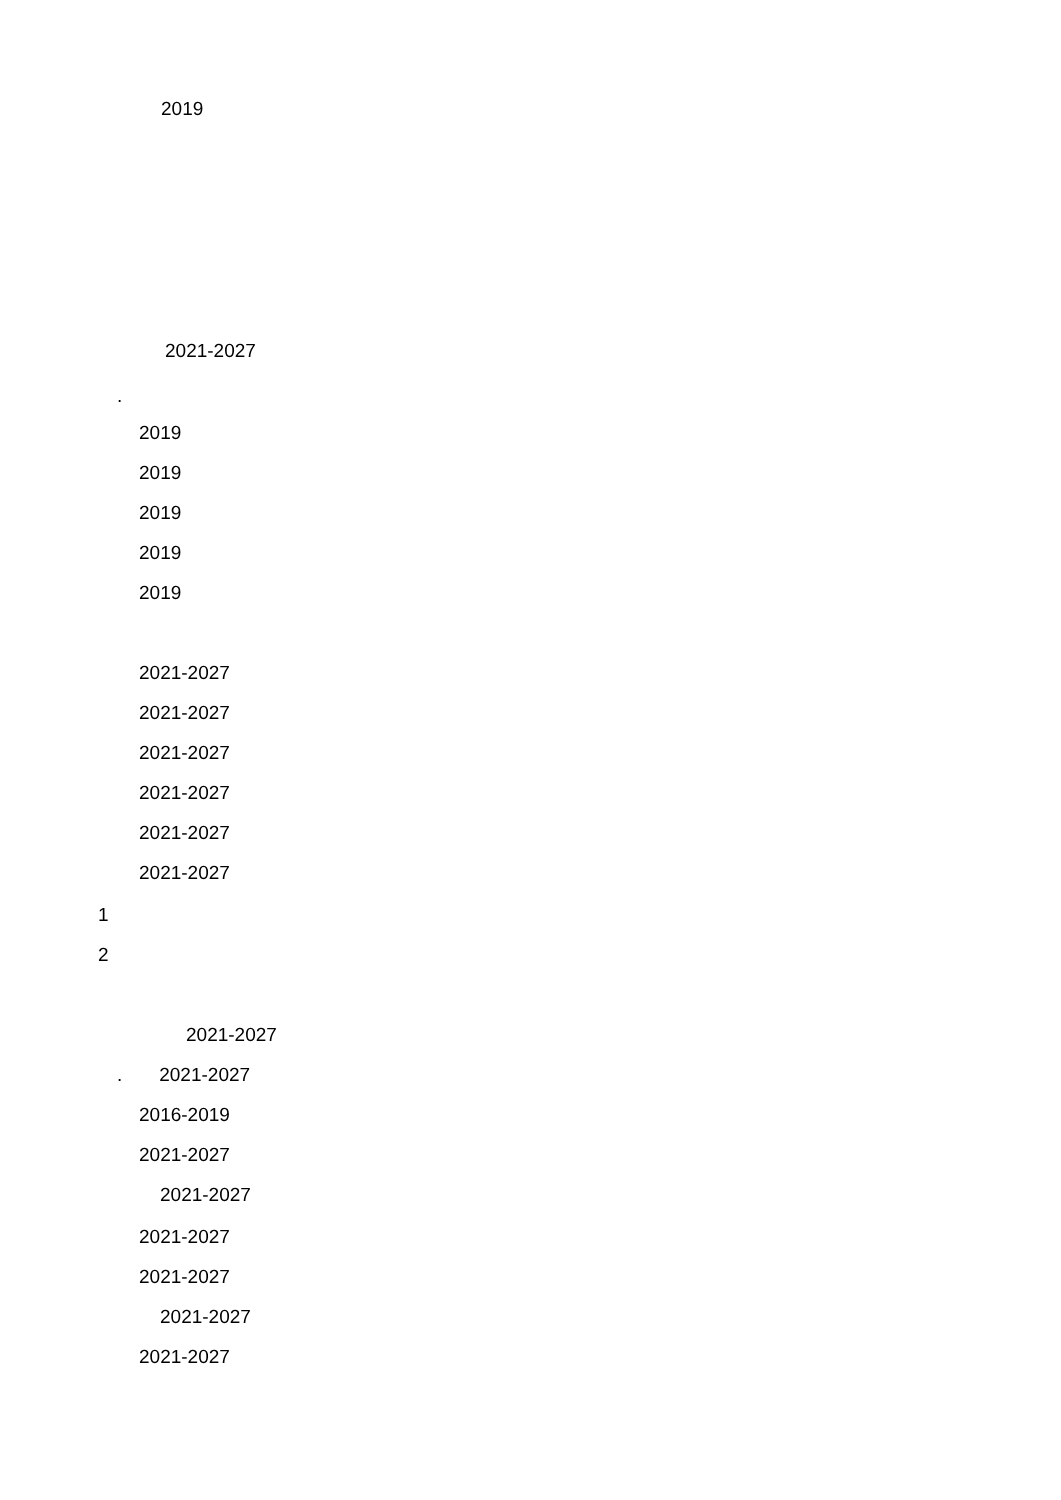2019
2021-2027
.
2019
2019
2019
2019
2019
2021-2027
2021-2027
2021-2027
2021-2027
2021-2027
2021-2027
1
2
2021-2027
. 2021-2027
2016-2019
2021-2027
2021-2027
2021-2027
2021-2027
2021-2027
2021-2027